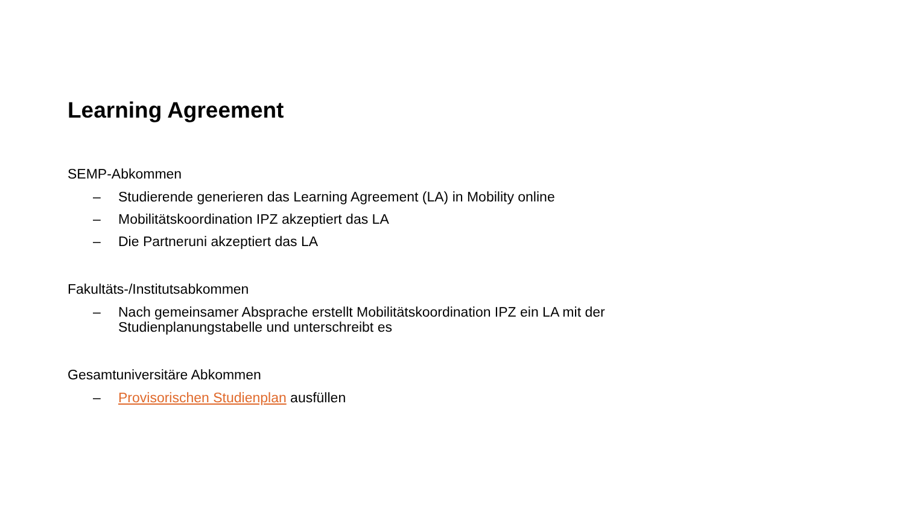Learning Agreement
SEMP-Abkommen
– Studierende generieren das Learning Agreement (LA) in Mobility online
– Mobilitätskoordination IPZ akzeptiert das LA
– Die Partneruni akzeptiert das LA
Fakultäts-/Institutsabkommen
– Nach gemeinsamer Absprache erstellt Mobilitätskoordination IPZ ein LA mit der Studienplanungstabelle und unterschreibt es
Gesamtuniversitäre Abkommen
– Provisorischen Studienplan ausfüllen